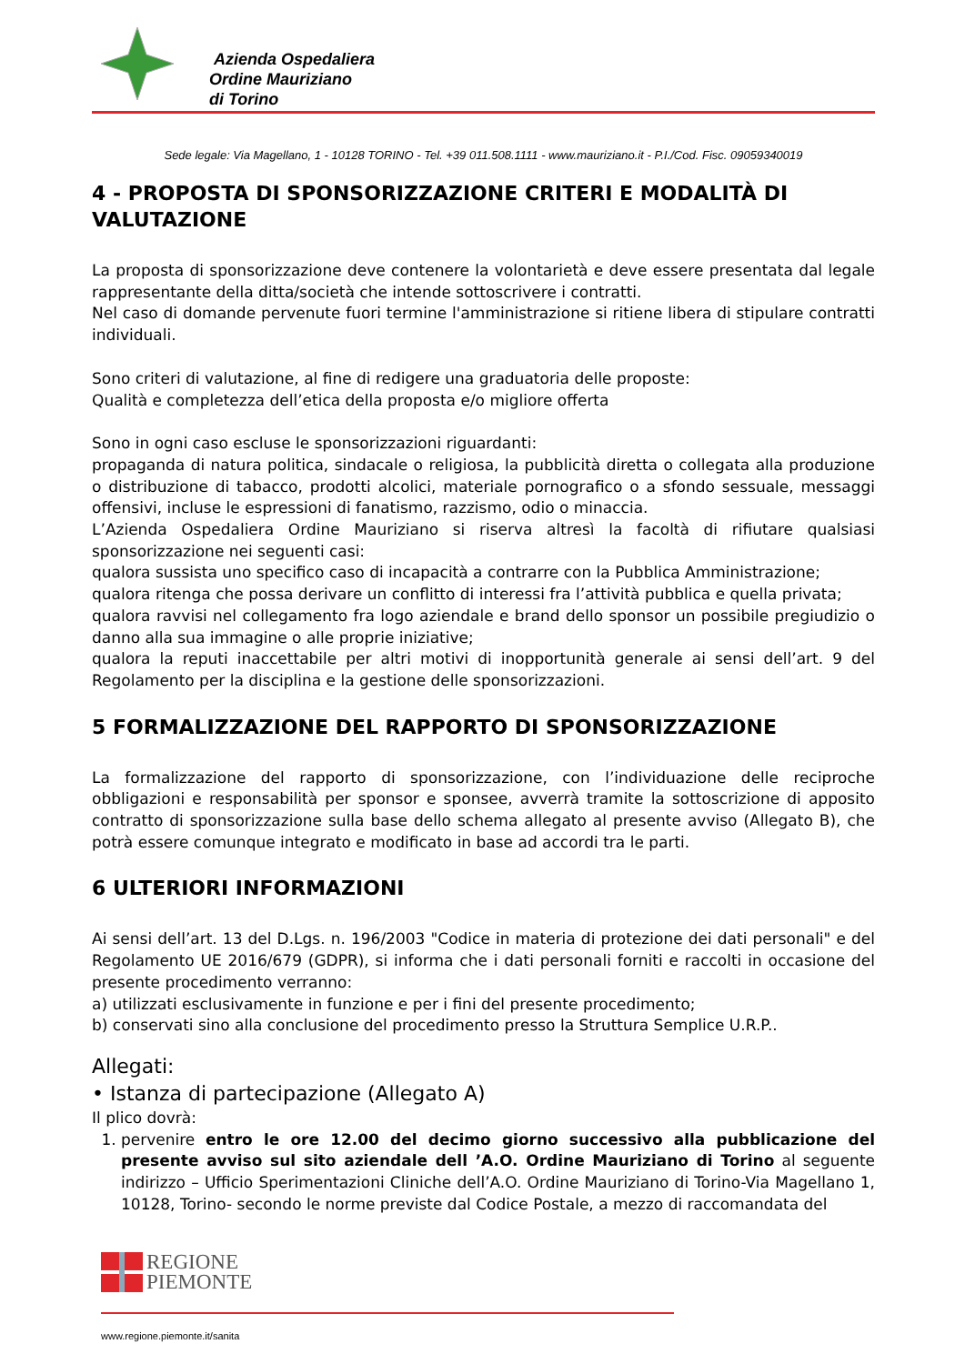Azienda Ospedaliera
Ordine Mauriziano
di Torino
Sede legale: Via Magellano, 1 - 10128 TORINO - Tel. +39 011.508.1111 - www.mauriziano.it - P.I./Cod. Fisc. 09059340019
4 - PROPOSTA DI SPONSORIZZAZIONE CRITERI E MODALITÀ DI VALUTAZIONE
La proposta di sponsorizzazione deve contenere la volontarietà e deve essere presentata dal legale rappresentante della ditta/società che intende sottoscrivere i contratti.
Nel caso di domande pervenute fuori termine l'amministrazione si ritiene libera di stipulare contratti individuali.
Sono criteri di valutazione, al fine di redigere una graduatoria delle proposte:
Qualità e completezza dell’etica della proposta e/o migliore offerta
Sono in ogni caso escluse le sponsorizzazioni riguardanti:
propaganda di natura politica, sindacale o religiosa, la pubblicità diretta o collegata alla produzione o distribuzione di tabacco, prodotti alcolici, materiale pornografico o a sfondo sessuale, messaggi offensivi, incluse le espressioni di fanatismo, razzismo, odio o minaccia.
L’Azienda Ospedaliera Ordine Mauriziano si riserva altresì la facoltà di rifiutare qualsiasi sponsorizzazione nei seguenti casi:
qualora sussista uno specifico caso di incapacità a contrarre con la Pubblica Amministrazione;
qualora ritenga che possa derivare un conflitto di interessi fra l’attività pubblica e quella privata;
qualora ravvisi nel collegamento fra logo aziendale e brand dello sponsor un possibile pregiudizio o danno alla sua immagine o alle proprie iniziative;
qualora la reputi inaccettabile per altri motivi di inopportunità generale ai sensi dell’art. 9 del Regolamento per la disciplina e la gestione delle sponsorizzazioni.
5 FORMALIZZAZIONE DEL RAPPORTO DI SPONSORIZZAZIONE
La formalizzazione del rapporto di sponsorizzazione, con l’individuazione delle reciproche obbligazioni e responsabilità per sponsor e sponsee, avverrà tramite la sottoscrizione di apposito contratto di sponsorizzazione sulla base dello schema allegato al presente avviso (Allegato B), che potrà essere comunque integrato e modificato in base ad accordi tra le parti.
6 ULTERIORI INFORMAZIONI
Ai sensi dell’art. 13 del D.Lgs. n. 196/2003 "Codice in materia di protezione dei dati personali" e del Regolamento UE 2016/679 (GDPR), si informa che i dati personali forniti e raccolti in occasione del presente procedimento verranno:
a) utilizzati esclusivamente in funzione e per i fini del presente procedimento;
b) conservati sino alla conclusione del procedimento presso la Struttura Semplice U.R.P..
Allegati:
• Istanza di partecipazione (Allegato A)
Il plico dovrà:
1. pervenire entro le ore 12.00 del decimo giorno successivo alla pubblicazione del presente avviso sul sito aziendale dell ’A.O. Ordine Mauriziano di Torino al seguente indirizzo – Ufficio Sperimentazioni Cliniche dell’A.O. Ordine Mauriziano di Torino-Via Magellano 1, 10128, Torino- secondo le norme previste dal Codice Postale, a mezzo di raccomandata del
REGIONE
PIEMONTE
www.regione.piemonte.it/sanita